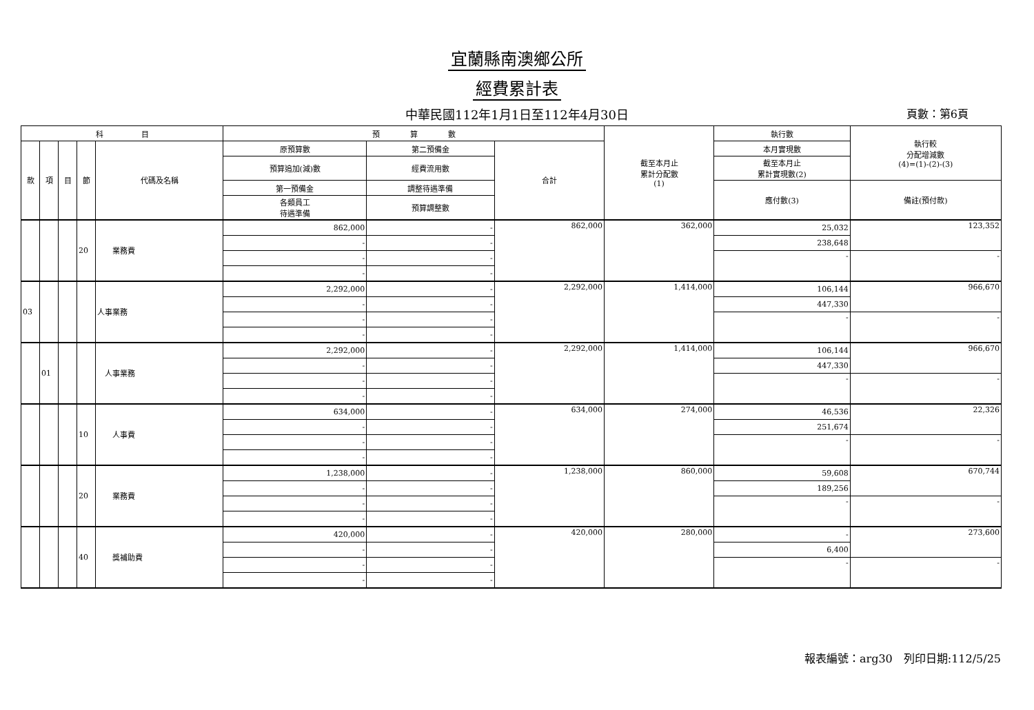宜蘭縣南澳鄉公所
經費累計表
中華民國112年1月1日至112年4月30日 頁數：第6頁
| 科 目 | | | | | 預 算 數 | | | 截至本月止 累計分配數 (1) | 執行數 | 執行較 分配增減數 (4)=(1)-(2)-(3) |
| --- | --- | --- | --- | --- | --- | --- | --- | --- | --- | --- |
| 款 | 項 | 目 | 節 | 代碼及名稱 | 原預算數 | 第二預備金 | 合計 | | 本月實現數 | |
| | | | | | 預算追加(減)數 | 經費流用數 | | | 截至本月止 累計實現數(2) | |
| | | | | | 第一預備金 | 調整待遇準備 | | | 應付數(3) | 備註(預付款) |
| | | | | | 各類員工 待遇準備 | 預算調整數 | | | | |
| | | | 20 | 業務費 | 862,000 | - | 862,000 | 362,000 | 25,032 | 123,352 |
| | | | | | - | - | | | 238,648 | |
| | | | | | - | - | | | - | - |
| | | | | | - | - | | | | |
| 03 | | | | 人事業務 | 2,292,000 | - | 2,292,000 | 1,414,000 | 106,144 | 966,670 |
| | | | | | - | - | | | 447,330 | |
| | | | | | - | - | | | - | - |
| | | | | | - | - | | | | |
| | 01 | | | 人事業務 | 2,292,000 | - | 2,292,000 | 1,414,000 | 106,144 | 966,670 |
| | | | | | - | - | | | 447,330 | |
| | | | | | - | - | | | - | - |
| | | | | | - | - | | | | |
| | | | 10 | 人事費 | 634,000 | - | 634,000 | 274,000 | 46,536 | 22,326 |
| | | | | | - | - | | | 251,674 | |
| | | | | | - | - | | | - | - |
| | | | | | - | - | | | | |
| | | | 20 | 業務費 | 1,238,000 | - | 1,238,000 | 860,000 | 59,608 | 670,744 |
| | | | | | - | - | | | 189,256 | |
| | | | | | - | - | | | - | - |
| | | | | | - | - | | | | |
| | | | 40 | 獎補助費 | 420,000 | - | 420,000 | 280,000 | - | 273,600 |
| | | | | | - | - | | | 6,400 | |
| | | | | | - | - | | | - | - |
| | | | | | - | - | | | | |
報表編號：arg30　列印日期:112/5/25